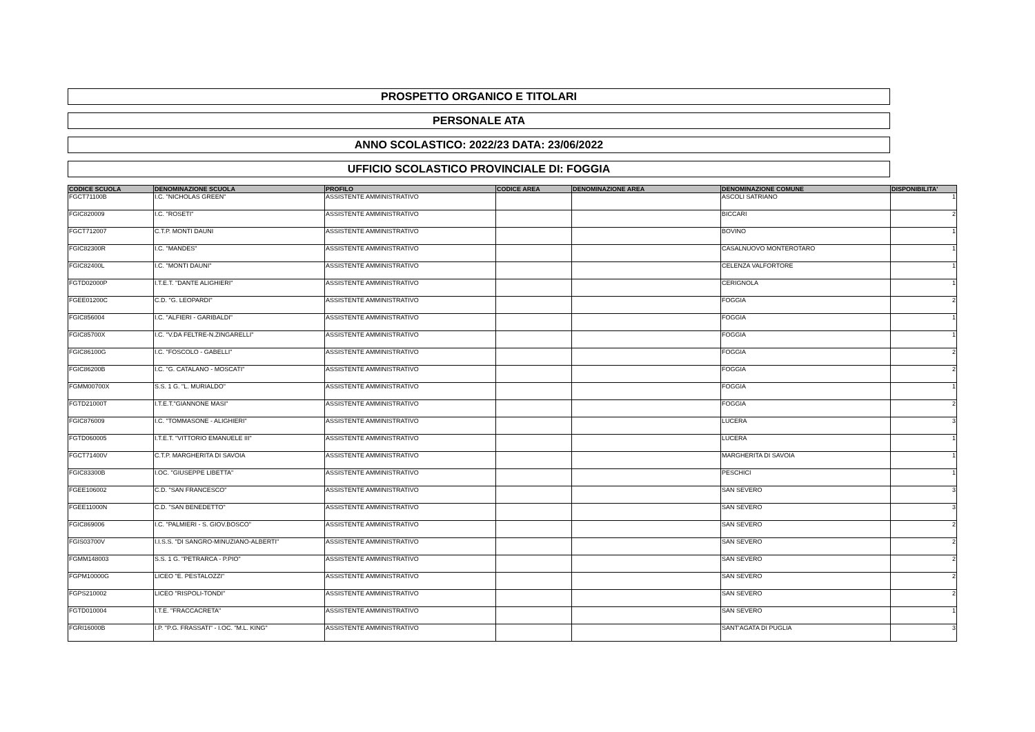PROSPETTO ORGANICO E TITOLARI
PERSONALE ATA
ANNO SCOLASTICO: 2022/23 DATA: 23/06/2022
UFFICIO SCOLASTICO PROVINCIALE DI: FOGGIA
| CODICE SCUOLA | DENOMINAZIONE SCUOLA | PROFILO | CODICE AREA | DENOMINAZIONE AREA | DENOMINAZIONE COMUNE | DISPONIBILITA' |
| --- | --- | --- | --- | --- | --- | --- |
| FGCT71100B | I.C. "NICHOLAS GREEN" | ASSISTENTE AMMINISTRATIVO | | | ASCOLI SATRIANO | 1 |
| FGIC820009 | I.C. "ROSETI" | ASSISTENTE AMMINISTRATIVO | | | BICCARI | 2 |
| FGCT712007 | C.T.P. MONTI DAUNI | ASSISTENTE AMMINISTRATIVO | | | BOVINO | 1 |
| FGIC82300R | I.C. "MANDES" | ASSISTENTE AMMINISTRATIVO | | | CASALNUOVO MONTEROTARO | 1 |
| FGIC82400L | I.C. "MONTI DAUNI" | ASSISTENTE AMMINISTRATIVO | | | CELENZA VALFORTORE | 1 |
| FGTD02000P | I.T.E.T. "DANTE ALIGHIERI" | ASSISTENTE AMMINISTRATIVO | | | CERIGNOLA | 1 |
| FGEE01200C | C.D. "G. LEOPARDI" | ASSISTENTE AMMINISTRATIVO | | | FOGGIA | 2 |
| FGIC856004 | I.C. "ALFIERI - GARIBALDI" | ASSISTENTE AMMINISTRATIVO | | | FOGGIA | 1 |
| FGIC85700X | I.C. "V.DA FELTRE-N.ZINGARELLI" | ASSISTENTE AMMINISTRATIVO | | | FOGGIA | 1 |
| FGIC86100G | I.C. "FOSCOLO - GABELLI" | ASSISTENTE AMMINISTRATIVO | | | FOGGIA | 2 |
| FGIC86200B | I.C. "G. CATALANO - MOSCATI" | ASSISTENTE AMMINISTRATIVO | | | FOGGIA | 2 |
| FGMM00700X | S.S. 1 G. "L. MURIALDO" | ASSISTENTE AMMINISTRATIVO | | | FOGGIA | 1 |
| FGTD21000T | I.T.E.T."GIANNONE MASI" | ASSISTENTE AMMINISTRATIVO | | | FOGGIA | 2 |
| FGIC876009 | I.C. "TOMMASONE - ALIGHIERI" | ASSISTENTE AMMINISTRATIVO | | | LUCERA | 3 |
| FGTD060005 | I.T.E.T. "VITTORIO EMANUELE III" | ASSISTENTE AMMINISTRATIVO | | | LUCERA | 1 |
| FGCT71400V | C.T.P. MARGHERITA DI SAVOIA | ASSISTENTE AMMINISTRATIVO | | | MARGHERITA DI SAVOIA | 1 |
| FGIC83300B | I.OC. "GIUSEPPE LIBETTA" | ASSISTENTE AMMINISTRATIVO | | | PESCHICI | 1 |
| FGEE106002 | C.D. "SAN FRANCESCO" | ASSISTENTE AMMINISTRATIVO | | | SAN SEVERO | 3 |
| FGEE11000N | C.D. "SAN BENEDETTO" | ASSISTENTE AMMINISTRATIVO | | | SAN SEVERO | 3 |
| FGIC869006 | I.C. "PALMIERI - S. GIOV.BOSCO" | ASSISTENTE AMMINISTRATIVO | | | SAN SEVERO | 2 |
| FGIS03700V | I.I.S.S. "DI SANGRO-MINUZIANO-ALBERTI" | ASSISTENTE AMMINISTRATIVO | | | SAN SEVERO | 2 |
| FGMM148003 | S.S. 1 G. "PETRARCA - P.PIO" | ASSISTENTE AMMINISTRATIVO | | | SAN SEVERO | 2 |
| FGPM10000G | LICEO "E. PESTALOZZI" | ASSISTENTE AMMINISTRATIVO | | | SAN SEVERO | 2 |
| FGPS210002 | LICEO "RISPOLI-TONDI" | ASSISTENTE AMMINISTRATIVO | | | SAN SEVERO | 2 |
| FGTD010004 | I.T.E. "FRACCACRETA" | ASSISTENTE AMMINISTRATIVO | | | SAN SEVERO | 1 |
| FGRI16000B | I.P. "P.G. FRASSATI" - I.OC. "M.L. KING" | ASSISTENTE AMMINISTRATIVO | | | SANT'AGATA DI PUGLIA | 3 |